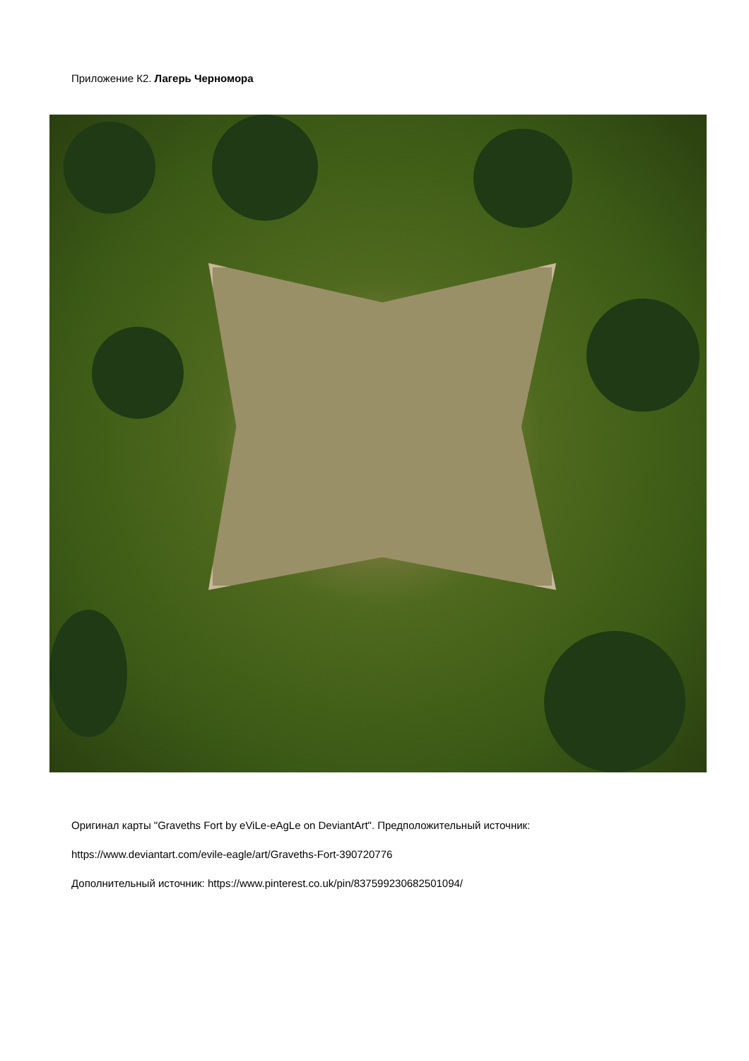Приложение К2. Лагерь Черномора
Оригинал карты "Graveths Fort by eViLe-eAgLe on DeviantArt". Предположительный источник:
https://www.deviantart.com/evile-eagle/art/Graveths-Fort-390720776
Дополнительный источник: https://www.pinterest.co.uk/pin/837599230682501094/